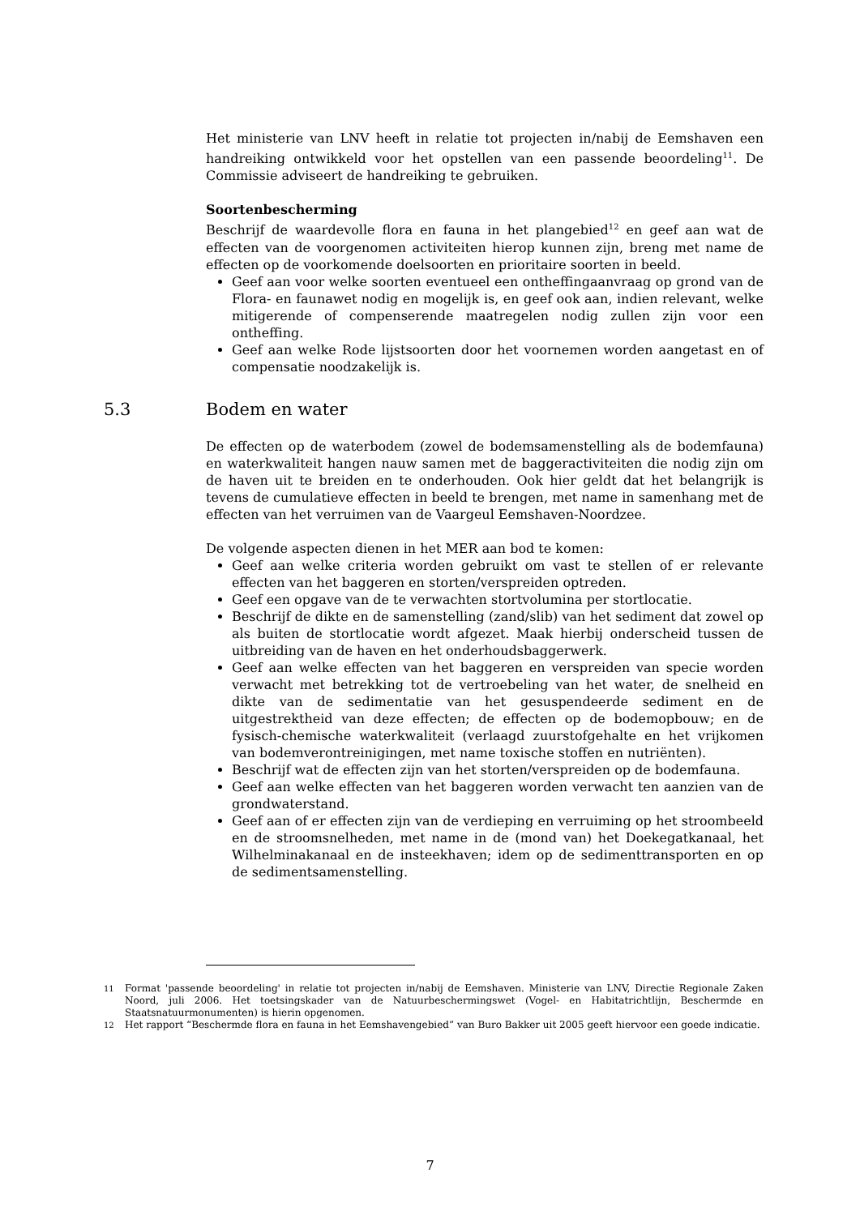Het ministerie van LNV heeft in relatie tot projecten in/nabij de Eemshaven een handreiking ontwikkeld voor het opstellen van een passende beoordeling<sup>11</sup>. De Commissie adviseert de handreiking te gebruiken.
Soortenbescherming
Beschrijf de waardevolle flora en fauna in het plangebied<sup>12</sup> en geef aan wat de effecten van de voorgenomen activiteiten hierop kunnen zijn, breng met name de effecten op de voorkomende doelsoorten en prioritaire soorten in beeld.
Geef aan voor welke soorten eventueel een ontheffingaanvraag op grond van de Flora- en faunawet nodig en mogelijk is, en geef ook aan, indien relevant, welke mitigerende of compenserende maatregelen nodig zullen zijn voor een ontheffing.
Geef aan welke Rode lijstsoorten door het voornemen worden aangetast en of compensatie noodzakelijk is.
5.3 Bodem en water
De effecten op de waterbodem (zowel de bodemsamenstelling als de bodemfauna) en waterkwaliteit hangen nauw samen met de baggeractiviteiten die nodig zijn om de haven uit te breiden en te onderhouden. Ook hier geldt dat het belangrijk is tevens de cumulatieve effecten in beeld te brengen, met name in samenhang met de effecten van het verruimen van de Vaargeul Eemshaven-Noordzee.
De volgende aspecten dienen in het MER aan bod te komen:
Geef aan welke criteria worden gebruikt om vast te stellen of er relevante effecten van het baggeren en storten/verspreiden optreden.
Geef een opgave van de te verwachten stortvolumina per stortlocatie.
Beschrijf de dikte en de samenstelling (zand/slib) van het sediment dat zowel op als buiten de stortlocatie wordt afgezet. Maak hierbij onderscheid tussen de uitbreiding van de haven en het onderhoudsbaggerwerk.
Geef aan welke effecten van het baggeren en verspreiden van specie worden verwacht met betrekking tot de vertroebeling van het water, de snelheid en dikte van de sedimentatie van het gesuspendeerde sediment en de uitgestrektheid van deze effecten; de effecten op de bodemopbouw; en de fysisch-chemische waterkwaliteit (verlaagd zuurstofgehalte en het vrijkomen van bodemverontreinigingen, met name toxische stoffen en nutriënten).
Beschrijf wat de effecten zijn van het storten/verspreiden op de bodemfauna.
Geef aan welke effecten van het baggeren worden verwacht ten aanzien van de grondwaterstand.
Geef aan of er effecten zijn van de verdieping en verruiming op het stroombeeld en de stroomsnelheden, met name in de (mond van) het Doekegatkanaal, het Wilhelminakanaal en de insteekhaven; idem op de sedimenttransporten en op de sedimentsamenstelling.
<sup>11</sup> Format 'passende beoordeling' in relatie tot projecten in/nabij de Eemshaven. Ministerie van LNV, Directie Regionale Zaken Noord, juli 2006. Het toetsingskader van de Natuurbeschermingswet (Vogel- en Habitatrichtlijn, Beschermde en Staatsnatuurmonumenten) is hierin opgenomen.
<sup>12</sup> Het rapport “Beschermde flora en fauna in het Eemshavengebied” van Buro Bakker uit 2005 geeft hiervoor een goede indicatie.
7